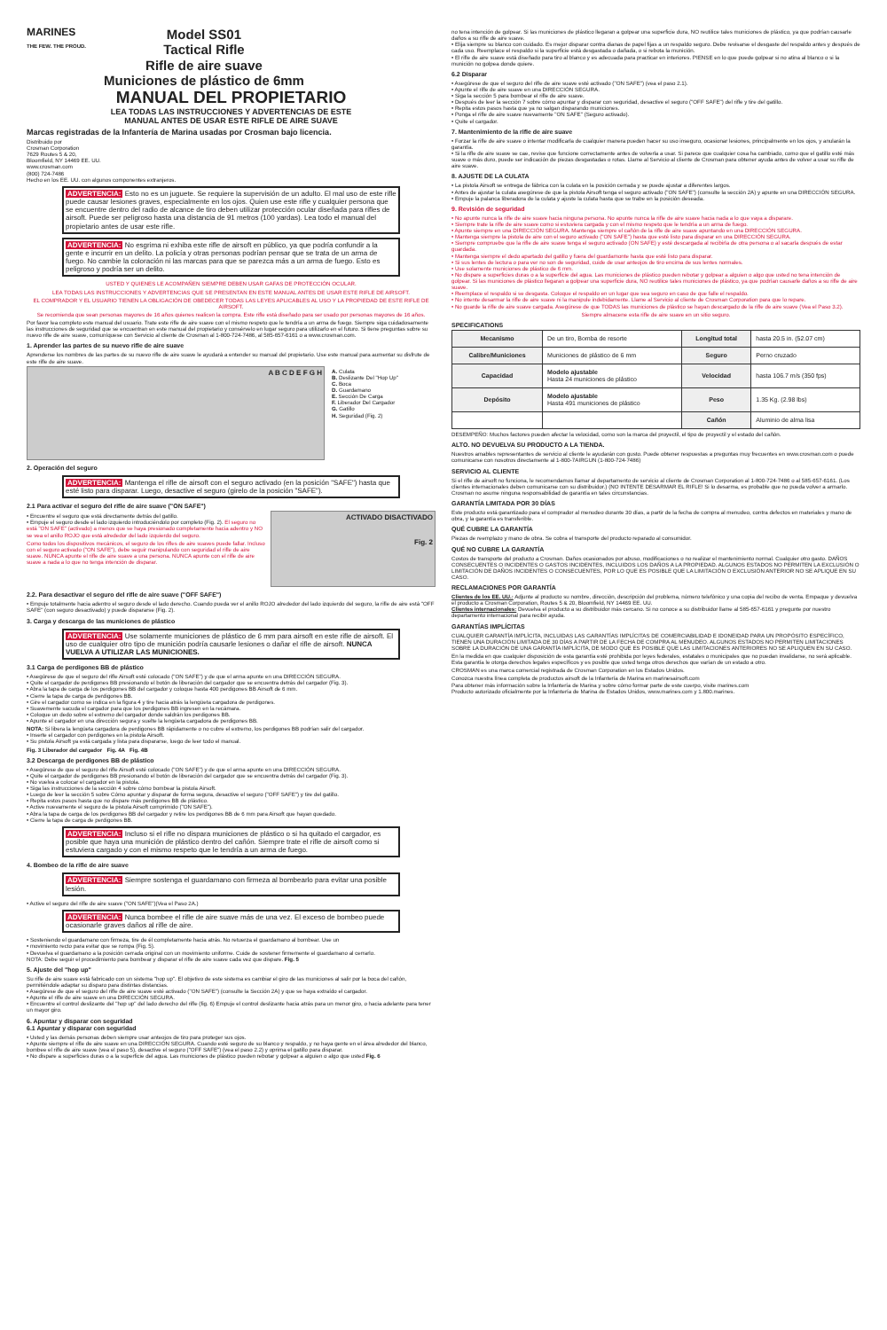MARINES
THE FEW. THE PROUD.
Model SS01
Tactical Rifle
Rifle de aire suave
Municiones de plástico de 6mm
MANUAL DEL PROPIETARIO
LEA TODAS LAS INSTRUCCIONES Y ADVERTENCIAS DE ESTE
MANUAL ANTES DE USAR ESTE RIFLE DE AIRE SUAVE
Marcas registradas de la Infantería de Marina usadas por Crosman bajo licencia.
Distribuido por
Crosman Corporation
7629 Routes 5 & 20,
Bloomfield, NY 14469 EE. UU.
www.crosman.com
(800) 724-7486
Hecho en los EE. UU. con algunos componentes extranjeros.
ADVERTENCIA: Esto no es un juguete. Se requiere la supervisión de un adulto. El mal uso de este rifle puede causar lesiones graves, especialmente en los ojos. Quien use este rifle y cualquier persona que se encuentre dentro del radio de alcance de tiro deben utilizar protección ocular diseñada para rifles de airsoft. Puede ser peligroso hasta una distancia de 91 metros (100 yardas). Lea todo el manual del propietario antes de usar este rifle.
ADVERTENCIA: No esgrima ni exhiba este rifle de airsoft en público, ya que podría confundir a la gente e incurrir en un delito. La policía y otras personas podrían pensar que se trata de un arma de fuego. No cambie la coloración ni las marcas para que se parezca más a un arma de fuego. Esto es peligroso y podría ser un delito.
USTED Y QUIENES LE ACOMPAÑEN SIEMPRE DEBEN USAR GAFAS DE PROTECCIÓN OCULAR.
LEA TODAS LAS INSTRUCCIONES Y ADVERTENCIAS QUE SE PRESENTAN EN ESTE MANUAL ANTES DE USAR ESTE RIFLE DE AIRSOFT.
EL COMPRADOR Y EL USUARIO TIENEN LA OBLIGACIÓN DE OBEDECER TODAS LAS LEYES APLICABLES AL USO Y LA PROPIEDAD DE ESTE RIFLE DE AIRSOFT.
Se recomienda que sean personas mayores de 16 años quienes realicen la compra. Este rifle está diseñado para ser usado por personas mayores de 16 años.
Por favor lea completo este manual del usuario. Trate este rifle de aire suave con el mismo respeto que le tendría a un arma de fuego. Siempre siga cuidadosamente las instrucciones de seguridad que se encuentran en este manual del propietario y consérvelo en lugar seguro para utilizarlo en el futuro. Si tiene preguntas sobre su nuevo rifle de aire suave, comuníquese con Servicio al cliente de Crosman al 1-800-724-7486, al 585-657-6161 o a www.crosman.com.
1. Aprender las partes de su nuevo rifle de aire suave
Aprenderse los nombres de las partes de su nuevo rifle de aire suave le ayudará a entender su manual del propietario. Use este manual para aumentar su disfrute de este rifle de aire suave.
A B C D E F G H
A. Culata
B. Deslizante Del "Hop Up"
C. Boca
D. Guardamano
E. Sección De Carga
F. Liberador Del Cargador
G. Gatillo
H. Seguridad (Fig. 2)
2. Operación del seguro
ADVERTENCIA: Mantenga el rifle de airsoft con el seguro activado (en la posición "SAFE") hasta que esté listo para disparar. Luego, desactive el seguro (girelo de la posición "SAFE").
2.1 Para activar el seguro del rifle de aire suave ("ON SAFE")
• Encuentre el seguro que está directamente detrás del gatillo.
• Empuje el seguro desde el lado izquierdo introduciéndolo por completo (Fig. 2). El seguro no está "ON SAFE" (activado) a menos que se haya presionado completamente hacia adentro y NO se vea el anillo ROJO que está alrededor del lado izquierdo del seguro.
Como todos los dispositivos mecánicos, el seguro de los rifles de aire suaves puede fallar. Incluso con el seguro activado ("ON SAFE"), debe seguir manipulando con seguridad el rifle de aire suave. NUNCA apunte el rifle de aire suave a una persona. NUNCA apunte con el rifle de aire suave a nada a lo que no tenga intención de disparar.
ACTIVADO DISACTIVADO
Fig. 2
2.2. Para desactivar el seguro del rifle de aire suave ("OFF SAFE")
• Empuje totalmente hacia adentro el seguro desde el lado derecho. Cuando pueda ver el anillo ROJO alrededor del lado izquierdo del seguro, la rifle de aire está "OFF SAFE" (con seguro desactivado) y puede dispararse (Fig. 2).
3. Carga y descarga de las municiones de plástico
ADVERTENCIA: Use solamente municiones de plástico de 6 mm para airsoft en este rifle de airsoft. El uso de cualquier otro tipo de munición podría causarle lesiones o dañar el rifle de airsoft. NUNCA VUELVA A UTILIZAR LAS MUNICIONES.
3.1 Carga de perdigones BB de plástico
• Asegúrese de que el seguro del rifle Airsoft esté colocado ("ON SAFE") y de que el arma apunte en una DIRECCIÓN SEGURA.
• Quite el cargador de perdigones BB presionando el botón de liberación del cargador que se encuentra detrás del cargador (Fig. 3).
• Abra la tapa de carga de los perdigones BB del cargador y coloque hasta 400 perdigones BB Airsoft de 6 mm.
• Cierre la tapa de carga de perdigones BB.
• Gire el cargador como se indica en la figura 4 y tire hacia atrás la lengüeta cargadora de perdigones.
• Suavemente sacuda el cargador para que los perdigones BB ingresen en la recámara.
• Coloque un dedo sobre el extremo del cargador donde saldrán los perdigones BB.
• Apunte el cargador en una dirección segura y suelte la lengüeta cargadora de perdigones BB.
NOTA: Si libera la lengüeta cargadora de perdigones BB rápidamente o no cubre el extremo, los perdigones BB podrían salir del cargador.
• Inserte el cargador con perdigones en la pistola Airsoft.
• Su pistola Airsoft ya está cargada y lista para dispararse, luego de leer todo el manual.
Fig. 3 Liberador del cargador Fig. 4A Fig. 4B
3.2 Descarga de perdigones BB de plástico
• Asegúrese de que el seguro del rifle Airsoft esté colocado ("ON SAFE") y de que el arma apunte en una DIRECCIÓN SEGURA.
• Quite el cargador de perdigones BB presionando el botón de liberación del cargador que se encuentra detrás del cargador (Fig. 3).
• No vuelva a colocar el cargador en la pistola.
• Siga las instrucciones de la sección 4 sobre cómo bombear la pistola Airsoft.
• Luego de leer la sección 5 sobre Cómo apuntar y disparar de forma segura, desactive el seguro ("OFF SAFE") y tire del gatillo.
• Repita estos pasos hasta que no dispare más perdigones BB de plástico.
• Active nuevamente el seguro de la pistola Airsoft comprimido ("ON SAFE").
• Abra la tapa de carga de los perdigones BB del cargador y retire los perdigones BB de 6 mm para Airsoft que hayan quedado.
• Cierre la tapa de carga de perdigones BB.
ADVERTENCIA: Incluso si el rifle no dispara municiones de plástico o si ha quitado el cargador, es posible que haya una munición de plástico dentro del cañón. Siempre trate el rifle de airsoft como si estuviera cargado y con el mismo respeto que le tendría a un arma de fuego.
4. Bombeo de la rifle de aire suave
ADVERTENCIA: Siempre sostenga el guardamano con firmeza al bombearlo para evitar una posible lesión.
• Active el seguro del rifle de aire suave ("ON SAFE")(Vea el Paso 2A.)
ADVERTENCIA: Nunca bombee el rifle de aire suave más de una vez. El exceso de bombeo puede ocasionarle graves daños al rifle de aire.
• Sosteniendo el guardamano con firmeza, tire de él completamente hacia atrás. No retuerza el guardamano al bombear. Use un
• movimiento recto para evitar que se rompa (Fig. 5).
• Devuelva el guardamano a la posición cerrada original con un movimiento uniforme. Cuide de sostener firmemente el guardamano al cerrarlo.
NOTA: Debe seguir el procedimiento para bombear y disparar el rifle de aire suave cada vez que dispare. Fig. 5
5. Ajuste del "hop up"
Su rifle de aire suave está fabricado con un sistema "hop up". El objetivo de este sistema es cambiar el giro de las municiones al salir por la boca del cañón, permitiéndole adaptar su disparo para distintas distancias.
• Asegúrese de que el seguro del rifle de aire suave esté activado ("ON SAFE") (consulte la Sección 2A) y que se haya extraído el cargador.
• Apunte el rifle de aire suave en una DIRECCIÓN SEGURA.
• Encuentre el control deslizante del "hop up" del lado derecho del rifle (fig. 6) Empuje el control deslizante hacia atrás para un menor giro, o hacia adelante para tener un mayor giro.
6. Apuntar y disparar con seguridad
6.1 Apuntar y disparar con seguridad
• Usted y las demás personas deben siempre usar anteojos de tiro para proteger sus ojos.
• Apunte siempre el rifle de aire suave en una DIRECCIÓN SEGURA. Cuando esté seguro de su blanco y respaldo, y no haya gente en el área alrededor del blanco, bombee el rifle de aire suave (vea el paso 5), desactive el seguro ("OFF SAFE") (vea el paso 2.2) y oprima el gatillo para disparar.
• No dispare a superficies duras o a la superficie del agua. Las municiones de plástico pueden rebotar y golpear a alguien o algo que usted Fig. 6
no tena intención de golpear. Si las municiones de plástico llegaran a golpear una superficie dura, NO reutilice tales municiones de plástico, ya que podrían causarle daños a su rifle de aire suave.
• Elija siempre su blanco con cuidado. Es mejor disparar contra dianas de papel fijas a un respaldo seguro. Debe revisarse el desgaste del respaldo antes y después de cada uso. Reemplace el respaldo si la superficie está desgastada o dañada, o si rebota la munición.
• El rifle de aire suave está diseñado para tiro al blanco y es adecuada para practicar en interiores. PIENSE en lo que puede golpear si no atina al blanco o si la munición no golpea donde quiere.
6.2 Disparar
• Asegúrese de que el seguro del rifle de aire suave esté activado ("ON SAFE") (vea el paso 2.1).
• Apunte el rifle de aire suave en una DIRECCIÓN SEGURA.
• Siga la sección 5 para bombear el rifle de aire suave.
• Después de leer la sección 7 sobre cómo apuntar y disparar con seguridad, desactive el seguro ("OFF SAFE") del rifle y tire del gatillo.
• Repita estos pasos hasta que ya no salgan disparando municiones.
• Ponga el rifle de aire suave nuevamente "ON SAFE" (Seguro activado).
• Quite el cargador.
7. Mantenimiento de la rifle de aire suave
• Forzar la rifle de aire suave o intentar modificarla de cualquier manera pueden hacer su uso inseguro, ocasionar lesiones, principalmente en los ojos, y anularán la garantía.
• Si la rifle de aire suave se cae, revise que funcione correctamente antes de volverla a usar. Si parece que cualquier cosa ha cambiado, como que el gatillo esté más suave o más duro, puede ser indicación de piezas desgastadas o rotas. Llame al Servicio al cliente de Crosman para obtener ayuda antes de volver a usar su rifle de aire suave.
8. AJUSTE DE LA CULATA
• La pistola Airsoft se entrega de fábrica con la culata en la posición cerrada y se puede ajustar a diferentes largos.
• Antes de ajustar la culata asegúrese de que la pistola Airsoft tenga el seguro activado ("ON SAFE") (consulte la sección 2A) y apunte en una DIRECCIÓN SEGURA.
• Empuje la palanca liberadora de la culata y ajuste la culata hasta que se trabe en la posición deseada.
9. Revisión de seguridad
• No apunte nunca la rifle de aire suave hacia ninguna persona. No apunte nunca la rifle de aire suave hacia nada a lo que vaya a disparare.
• Siempre trate la rifle de aire suave como si estuviera cargada y con el mismo respeto que le tendría a un arma de fuego.
• Apunte siempre en una DIRECCIÓN SEGURA. Mantenga siempre el cañón de la rifle de aire suave apuntando en una DIRECCIÓN SEGURA.
• Mantenga siempre la pistola de aire con el seguro activado ("ON SAFE") hasta que esté listo para disparar en una DIRECCIÓN SEGURA.
• Siempre compruebe que la rifle de aire suave tenga el seguro activado (ON SAFE) y esté descargada al recibirla de otra persona o al sacarla después de estar guardada.
• Mantenga siempre el dedo apartado del gatillo y fuera del guardamonte hasta que esté listo para disparar.
• Si sus lentes de lectura o para ver no son de seguridad, cuide de usar anteojos de tiro encima de sus lentes normales.
• Use solamente municiones de plástico de 6 mm.
• No dispare a superficies duras o a la superficie del agua. Las municiones de plástico pueden rebotar y golpear a alguien o algo que usted no tena intención de golpear. Si las municiones de plástico llegaran a golpear una superficie dura, NO reutilice tales municiones de plástico, ya que podrían causarle daños a su rifle de aire suave.
• Reemplace el respaldo si se desgasta. Coloque el respaldo en un lugar que sea seguro en caso de que falle el respaldo.
• No intente desarmar la rifle de aire suave ni la manipule indebidamente. Llame al Servicio al cliente de Crosman Corporation para que lo repare.
• No guarde la rifle de aire suave cargada. Asegúrese de que TODAS las municiones de plástico se hayan descargado de la rifle de aire suave (Vea el Paso 3.2).
Siempre almacene esta rifle de aire suave en un sitio seguro.
SPECIFICATIONS
| Mecanismo | De un tiro, Bomba de resorte | Longitud total | hasta 20.5 in. (52.07 cm) |
| Calibre/Municiones | Municiones de plástico de 6 mm | Seguro | Perno cruzado |
| Capacidad | Modelo ajustable Hasta 24 municiones de plástico | Velocidad | hasta 106.7 m/s (350 fps) |
| Depósito | Modelo ajustable Hasta 491 municiones de plástico | Peso | 1.35 Kg. (2.98 lbs) |
| | | Cañón | Aluminio de alma lisa |
DESEMPEÑO: Muchos factores pueden afectar la velocidad, como son la marca del proyectil, el tipo de proyectil y el estado del cañón.
ALTO. NO DEVUELVA SU PRODUCTO A LA TIENDA.
Nuestros amables representantes de servicio al cliente le ayudarán con gusto. Puede obtener respuestas a preguntas muy frecuentes en www.crosman.com o puede comunicarse con nosotros directamente al 1-800-7AIRGUN (1-800-724-7486)
SERVICIO AL CLIENTE
Si el rifle de airsoft no funciona, le recomendamos llamar al departamento de servicio al cliente de Crosman Corporation al 1-800-724-7486 o al 585-657-6161. (Los clientes internacionales deben comunicarse con su distribuidor.) (NO INTENTE DESARMAR EL RIFLE! Si lo desarma, es probable que no pueda volver a armarlo. Crosman no asume ninguna responsabilidad de garantía en tales circunstancias.
GARANTÍA LIMITADA POR 30 DÍAS
Este producto está garantizado para el comprador al menudeo durante 30 días, a partir de la fecha de compra al menudeo, contra defectos en materiales y mano de obra, y la garantía es transferible.
QUÉ CUBRE LA GARANTÍA
Piezas de reemplazo y mano de obra. Se cobra el transporte del producto reparado al consumidor.
QUÉ NO CUBRE LA GARANTÍA
Costos de transporte del producto a Crosman. Daños ocasionados por abuso, modificaciones o no realizar el mantenimiento normal. Cualquier otro gasto. DAÑOS CONSECUENTES O INCIDENTES O GASTOS INCIDENTES, INCLUIDOS LOS DAÑOS A LA PROPIEDAD. ALGUNOS ESTADOS NO PERMITEN LA EXCLUSIÓN O LIMITACIÓN DE DAÑOS INCIDENTES O CONSECUENTES, POR LO QUE ES POSIBLE QUE LA LIMITACIÓN O EXCLUSIÓN ANTERIOR NO SE APLIQUE EN SU CASO.
RECLAMACIONES POR GARANTÍA
Clientes de los EE. UU.: Adjunte al producto su nombre, dirección, descripción del problema, número telefónico y una copia del recibo de venta. Empaque y devuelva el producto a Crosman Corporation, Routes 5 & 20, Bloomfield, NY 14469 EE. UU.
Clientes internacionales: Devuelva el producto a su distribuidor más cercano. Si no conoce a su distribuidor llame al 585-657-6161 y pregunte por nuestro departamento internacional para recibir ayuda.
GARANTÍAS IMPLÍCITAS
CUALQUIER GARANTÍA IMPLÍCITA, INCLUIDAS LAS GARANTÍAS IMPLÍCITAS DE COMERCIABILIDAD E IDONEIDAD PARA UN PROPÓSITO ESPECÍFICO, TIENEN UNA DURACIÓN LIMITADA DE 30 DÍAS A PARTIR DE LA FECHA DE COMPRA AL MENUDEO. ALGUNOS ESTADOS NO PERMITEN LIMITACIONES SOBRE LA DURACIÓN DE UNA GARANTÍA IMPLÍCITA, DE MODO QUE ES POSIBLE QUE LAS LIMITACIONES ANTERIORES NO SE APLIQUEN EN SU CASO.
En la medida en que cualquier disposición de esta garantía esté prohibida por leyes federales, estatales o municipales que no puedan invalidarse, no será aplicable. Esta garantía le otorga derechos legales específicos y es posible que usted tenga otros derechos que varían de un estado a otro.
CROSMAN es una marca comercial registrada de Crosman Corporation en los Estados Unidos.
Conozca nuestra línea completa de productos airsoft de la Infantería de Marina en marinesairsoft.com
Para obtener más información sobre la Infantería de Marina y sobre cómo formar parte de este cuerpo, visite marines.com
Producto autorizado oficialmente por la Infantería de Marina de Estados Unidos, www.marines.com y 1.800.marines.